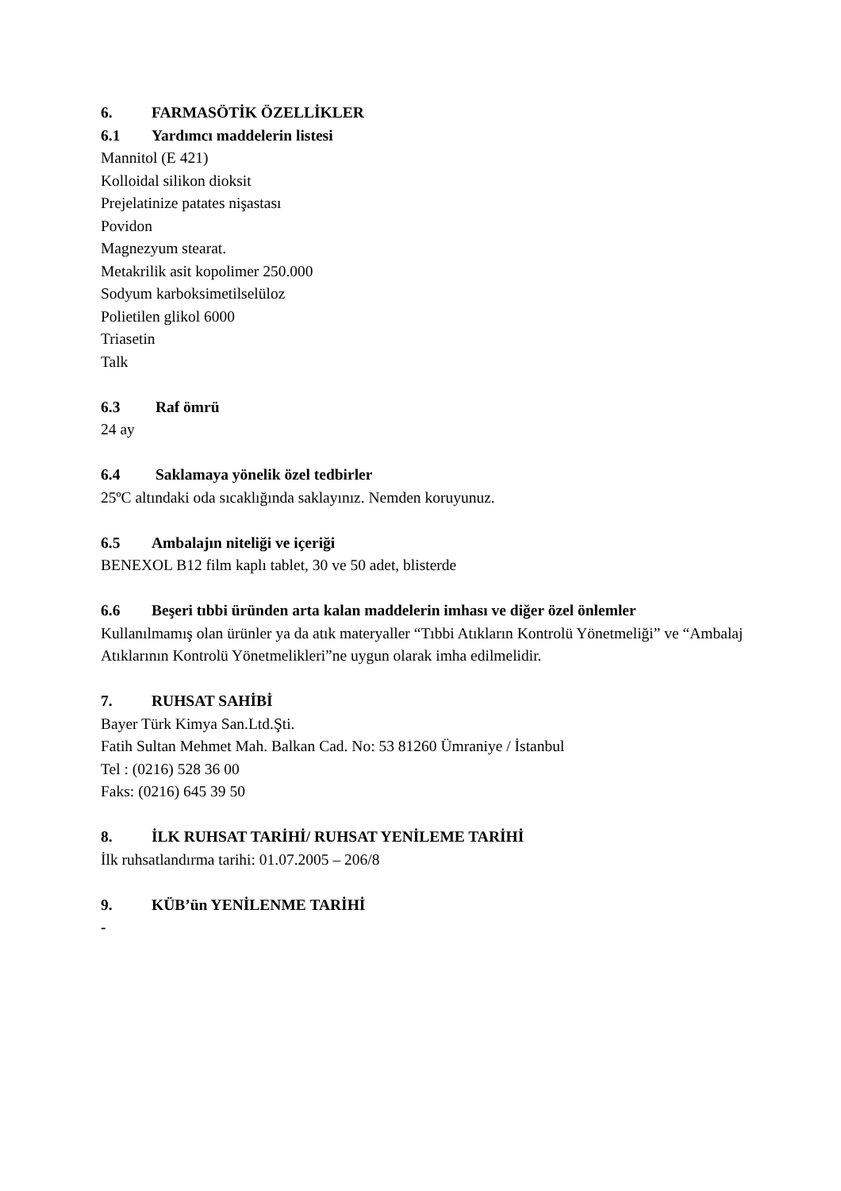6. FARMASÖTİK ÖZELLİKLER
6.1 Yardımcı maddelerin listesi
Mannitol (E 421)
Kolloidal silikon dioksit
Prejelatinize patates nişastası
Povidon
Magnezyum stearat.
Metakrilik asit kopolimer 250.000
Sodyum karboksimetilselüloz
Polietilen glikol 6000
Triasetin
Talk
6.3 Raf ömrü
24 ay
6.4 Saklamaya yönelik özel tedbirler
25ºC altındaki oda sıcaklığında saklayınız. Nemden koruyunuz.
6.5 Ambalajın niteliği ve içeriği
BENEXOL B12 film kaplı tablet, 30 ve 50 adet, blisterde
6.6 Beşeri tıbbi üründen arta kalan maddelerin imhası ve diğer özel önlemler
Kullanılmamış olan ürünler ya da atık materyaller “Tıbbi Atıkların Kontrolü Yönetmeliği” ve “Ambalaj Atıklarının Kontrolü Yönetmelikleri”ne uygun olarak imha edilmelidir.
7. RUHSAT SAHİBİ
Bayer Türk Kimya San.Ltd.Şti.
Fatih Sultan Mehmet Mah. Balkan Cad. No: 53 81260 Ümraniye / İstanbul
Tel : (0216) 528 36 00
Faks: (0216) 645 39 50
8. İLK RUHSAT TARİHİ/ RUHSAT YENİLEME TARİHİ
İlk ruhsatlandırma tarihi: 01.07.2005 – 206/8
9. KÜB’ün YENİLENME TARİHİ
-